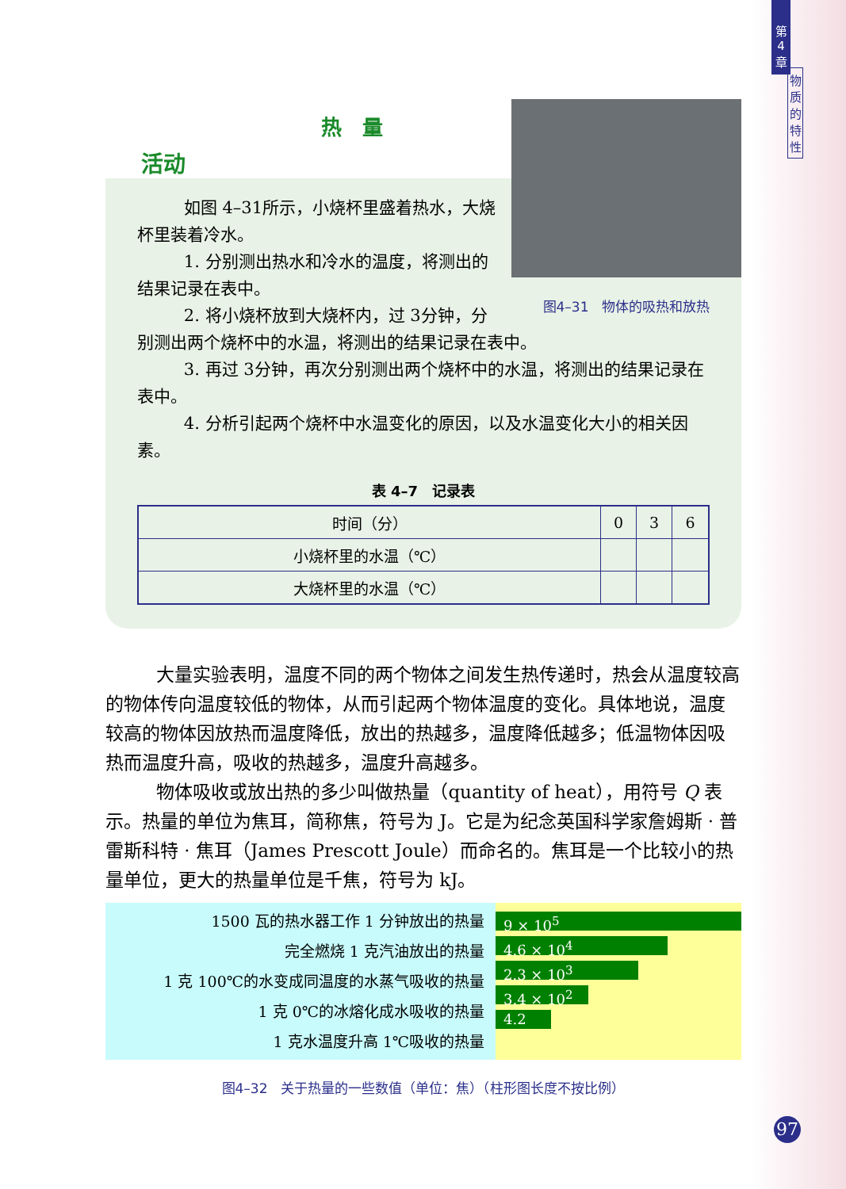第
4
章
物
质
的
特
性
热　量
活动
如图 4–31所示，小烧杯里盛着热水，大烧杯里装着冷水。
1. 分别测出热水和冷水的温度，将测出的结果记录在表中。
图4–31　物体的吸热和放热
2. 将小烧杯放到大烧杯内，过 3分钟，分别测出两个烧杯中的水温，将测出的结果记录在表中。
3. 再过 3分钟，再次分别测出两个烧杯中的水温，将测出的结果记录在表中。
4. 分析引起两个烧杯中水温变化的原因，以及水温变化大小的相关因素。
表 4–7　记录表
| 时间（分） | 0 | 3 | 6 |
| 小烧杯里的水温（℃） | | | |
| 大烧杯里的水温（℃） | | | |
大量实验表明，温度不同的两个物体之间发生热传递时，热会从温度较高的物体传向温度较低的物体，从而引起两个物体温度的变化。具体地说，温度较高的物体因放热而温度降低，放出的热越多，温度降低越多；低温物体因吸热而温度升高，吸收的热越多，温度升高越多。
物体吸收或放出热的多少叫做热量（quantity of heat），用符号 Q 表示。热量的单位为焦耳，简称焦，符号为 J。它是为纪念英国科学家詹姆斯 · 普雷斯科特 · 焦耳（James Prescott Joule）而命名的。焦耳是一个比较小的热量单位，更大的热量单位是千焦，符号为 kJ。
1500 瓦的热水器工作 1 分钟放出的热量
完全燃烧 1 克汽油放出的热量
1 克 100℃的水变成同温度的水蒸气吸收的热量
1 克 0℃的冰熔化成水吸收的热量
1 克水温度升高 1℃吸收的热量
9 × 10<sup>5</sup>
4.6 × 10<sup>4</sup>
2.3 × 10<sup>3</sup>
3.4 × 10<sup>2</sup>
4.2
图4–32　关于热量的一些数值（单位：焦）（柱形图长度不按比例）
97